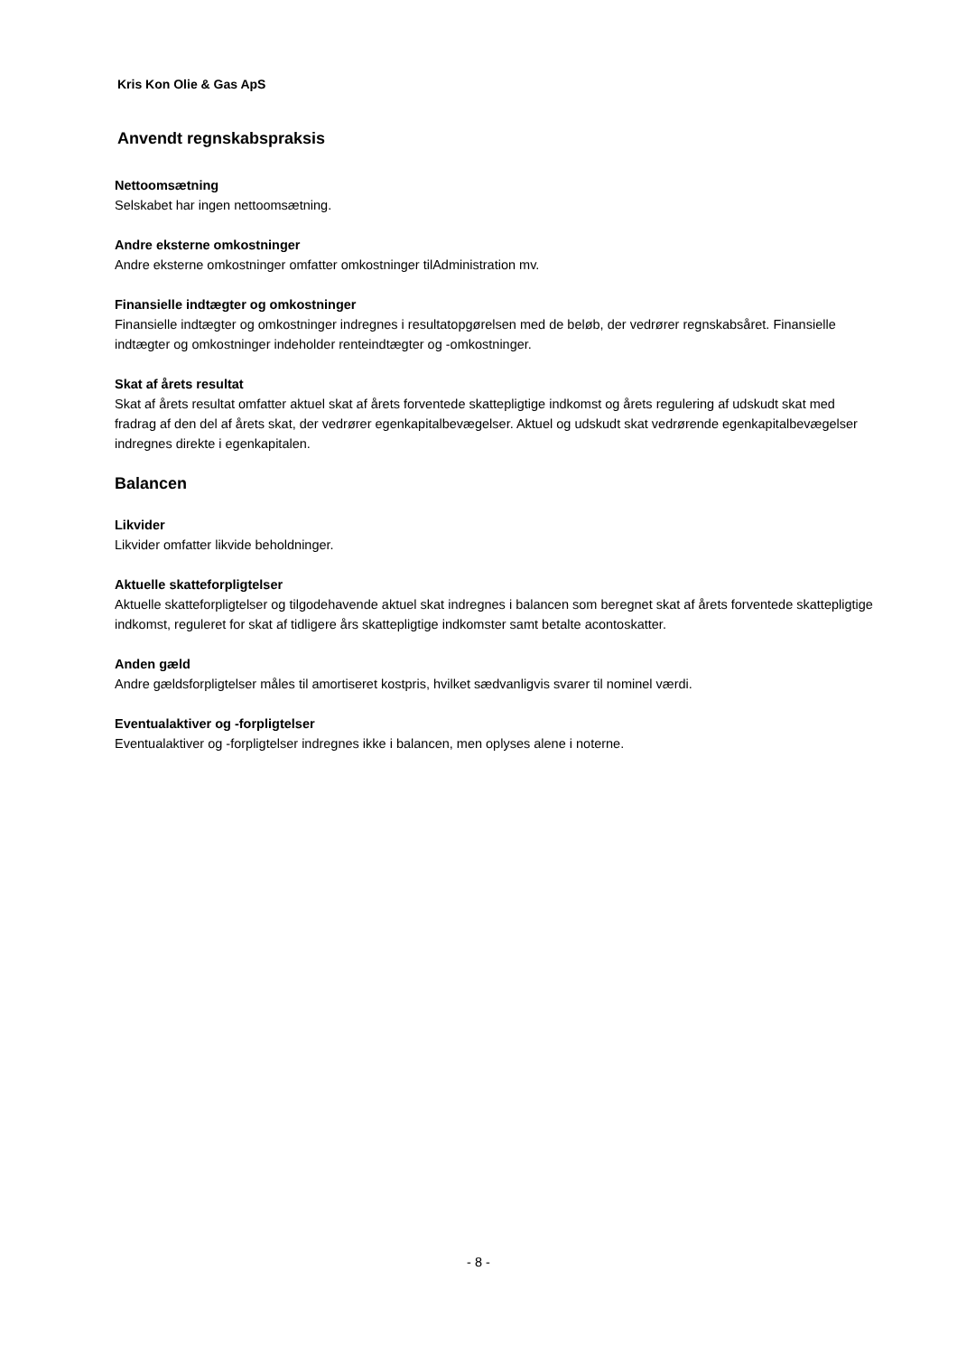Kris Kon Olie & Gas ApS
Anvendt regnskabspraksis
Nettoomsætning
Selskabet har ingen nettoomsætning.
Andre eksterne omkostninger
Andre eksterne omkostninger omfatter omkostninger tilAdministration mv.
Finansielle indtægter og omkostninger
Finansielle indtægter og omkostninger indregnes i resultatopgørelsen med de beløb, der vedrører regnskabsåret. Finansielle indtægter og omkostninger indeholder renteindtægter og -omkostninger.
Skat af årets resultat
Skat af årets resultat omfatter aktuel skat af årets forventede skattepligtige indkomst og årets regulering af udskudt skat med fradrag af den del af årets skat, der vedrører egenkapitalbevægelser. Aktuel og udskudt skat vedrørende egenkapitalbevægelser indregnes direkte i egenkapitalen.
Balancen
Likvider
Likvider omfatter likvide beholdninger.
Aktuelle skatteforpligtelser
Aktuelle skatteforpligtelser og tilgodehavende aktuel skat indregnes i balancen som beregnet skat af årets forventede skattepligtige indkomst, reguleret for skat af tidligere års skattepligtige indkomster samt betalte acontoskatter.
Anden gæld
Andre gældsforpligtelser måles til amortiseret kostpris, hvilket sædvanligvis svarer til nominel værdi.
Eventualaktiver og -forpligtelser
Eventualaktiver og -forpligtelser indregnes ikke i balancen, men oplyses alene i noterne.
- 8 -